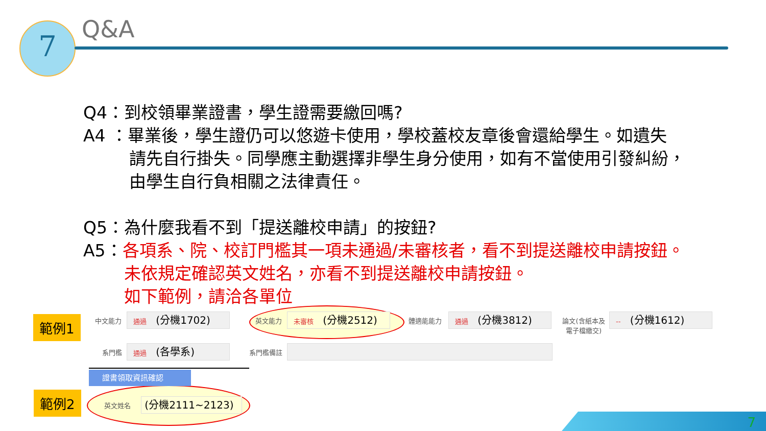7
Q&A
Q4：到校領畢業證書，學生證需要繳回嗎?
A4 ：畢業後，學生證仍可以悠遊卡使用，學校蓋校友章後會還給學生。如遺失
請先自行掛失。同學應主動選擇非學生身分使用，如有不當使用引發糾紛，
由學生自行負相關之法律責任。
Q5：為什麼我看不到「提送離校申請」的按鈕?
A5：各項系、院、校訂門檻其一項未通過/未審核者，看不到提送離校申請按鈕。
未依規定確認英文姓名，亦看不到提送離校申請按鈕。
如下範例，請洽各單位
範例1
範例2
中文能力 通過 (分機1702) 英文能力 未審核 (分機2512) 體適能能力 通過 (分機3812)
論文(含紙本及 電子檔繳交)
-- (分機1612)
系門檻 通過 (各學系) 系門檻備註
證書領取資訊確認
英文姓名 (分機2111~2123)
7